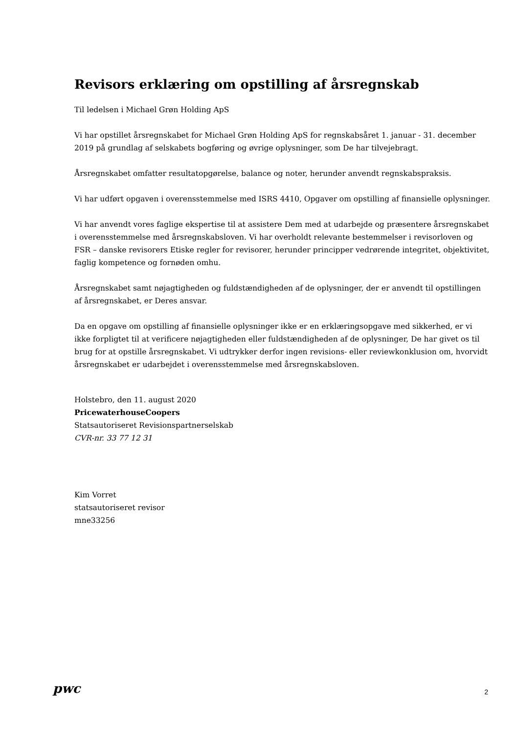Revisors erklæring om opstilling af årsregnskab
Til ledelsen i Michael Grøn Holding ApS
Vi har opstillet årsregnskabet for Michael Grøn Holding ApS for regnskabsåret 1. januar - 31. december 2019 på grundlag af selskabets bogføring og øvrige oplysninger, som De har tilvejebragt.
Årsregnskabet omfatter resultatopgørelse, balance og noter, herunder anvendt regnskabspraksis.
Vi har udført opgaven i overensstemmelse med ISRS 4410, Opgaver om opstilling af finansielle oplysninger.
Vi har anvendt vores faglige ekspertise til at assistere Dem med at udarbejde og præsentere årsregnskabet i overensstemmelse med årsregnskabsloven. Vi har overholdt relevante bestemmelser i revisorloven og FSR – danske revisorers Etiske regler for revisorer, herunder principper vedrørende integritet, objektivitet, faglig kompetence og fornøden omhu.
Årsregnskabet samt nøjagtigheden og fuldstændigheden af de oplysninger, der er anvendt til opstillingen af årsregnskabet, er Deres ansvar.
Da en opgave om opstilling af finansielle oplysninger ikke er en erklæringsopgave med sikkerhed, er vi ikke forpligtet til at verificere nøjagtigheden eller fuldstændigheden af de oplysninger, De har givet os til brug for at opstille årsregnskabet. Vi udtrykker derfor ingen revisions- eller reviewkonklusion om, hvorvidt årsregnskabet er udarbejdet i overensstemmelse med årsregnskabsloven.
Holstebro, den 11. august 2020
PricewaterhouseCoopers
Statsautoriseret Revisionspartnerselskab
CVR-nr. 33 77 12 31
Kim Vorret
statsautoriseret revisor
mne33256
pwc
2